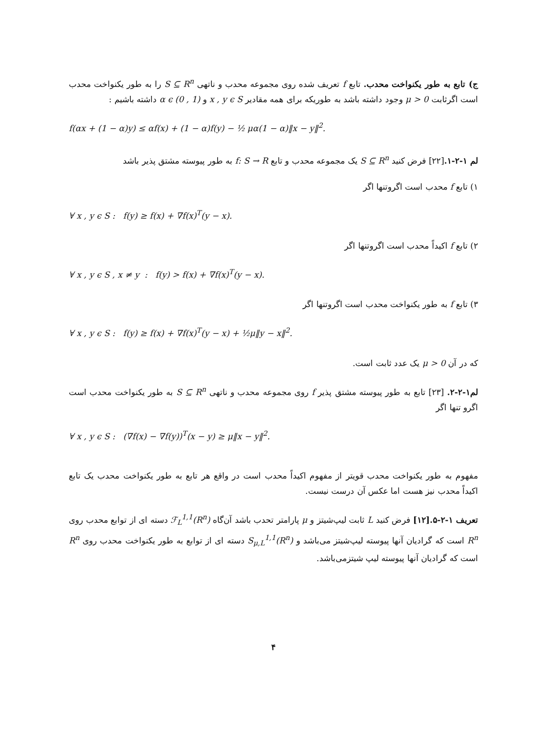ج) تابع به طور یکنواخت محدب. تابع f تعریف شده روی مجموعه محدب و ناتهی S ⊆ R<sup>n</sup> را به طور یکنواخت محدب است اگرثابت μ > 0 وجود داشته باشد به طوریکه برای همه مقادیر x , y ϵ S و α ϵ (0 , 1) داشته باشیم :
f(αx + (1 − α)y) ≤ αf(x) + (1 − α)f(y) − ½ μα(1 − α)‖x − y‖<sup>2</sup>.
لم ۱-۲-۱.[۲۲] فرض کنید S ⊆ R<sup>n</sup> یک مجموعه محدب و تابع f: S → R به طور پیوسته مشتق پذیر باشد
۱) تابع f محدب است اگروتنها اگر
∀ x , y ϵ S : f(y) ≥ f(x) + ∇f(x)<sup>T</sup>(y − x).
۲) تابع f اکیداً محدب است اگروتنها اگر
∀ x , y ϵ S , x ≠ y : f(y) > f(x) + ∇f(x)<sup>T</sup>(y − x).
۳) تابع f به طور یکنواخت محدب است اگروتنها اگر
∀ x , y ϵ S : f(y) ≥ f(x) + ∇f(x)<sup>T</sup>(y − x) + ½μ‖y − x‖<sup>2</sup>.
که در آن μ > 0 یک عدد ثابت است.
لم۱-۲-۲. [۲۳] تابع به طور پیوسته مشتق پذیر f روی مجموعه محدب و ناتهی S ⊆ R<sup>n</sup> به طور یکنواخت محدب است اگرو تنها اگر
∀ x , y ϵ S : (∇f(x) − ∇f(y))<sup>T</sup>(x − y) ≥ μ‖x − y‖<sup>2</sup>.
مفهوم به طور یکنواخت محدب قویتر از مفهوم اکیداً محدب است در واقع هر تابع به طور یکنواخت محدب یک تابع اکیداً محدب نیز هست اما عکس آن درست نیست.
تعریف ۱-۲-۵.[۱۲] فرض کنید L ثابت لیپ‌شیتز و μ پارامتر تحدب باشد آن‌گاه ℱ<sub>L</sub><sup>1,1</sup>(R<sup>n</sup>) دسته ای از توابع محدب روی R<sup>n</sup> است که گرادیان آنها پیوسته لیپ‌شیتز می‌باشد و S<sub>μ,L</sub><sup>1,1</sup>(R<sup>n</sup>) دسته ای از توابع به طور یکنواخت محدب روی R<sup>n</sup> است که گرادیان آنها پیوسته لیپ شیتزمی‌باشد.
۴